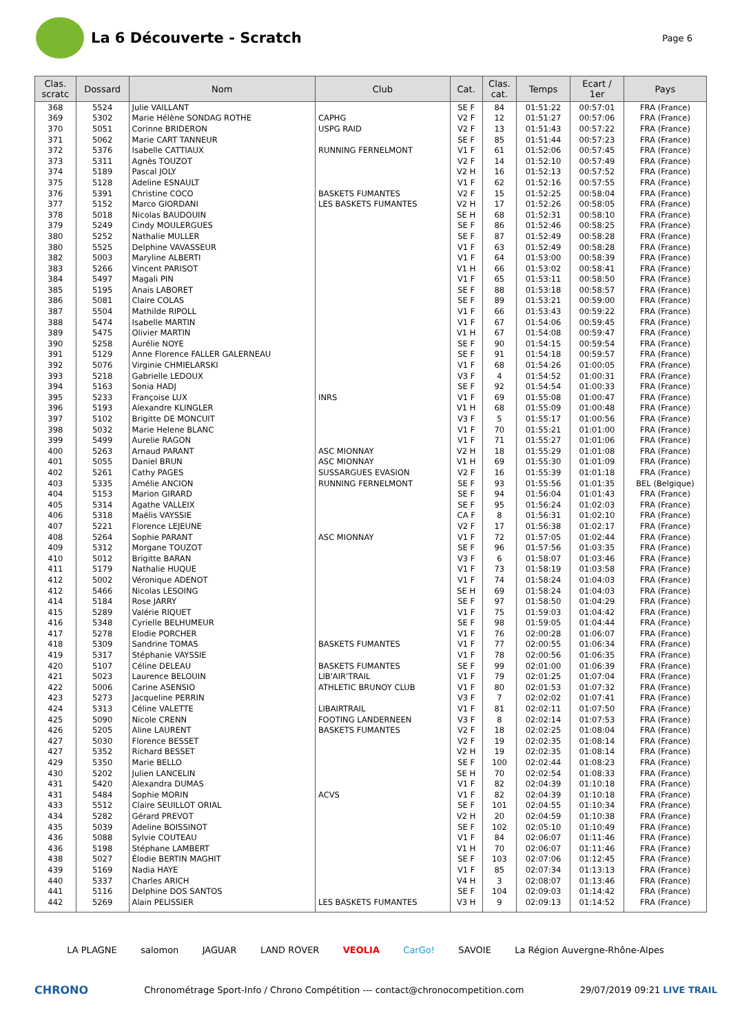La 6 Découverte - Scratch
Page 6
| Clas. scratc | Dossard | Nom | Club | Cat. | Clas. cat. | Temps | Ecart / 1er | Pays |
| --- | --- | --- | --- | --- | --- | --- | --- | --- |
| 368 | 5524 | Julie VAILLANT | | SE F | 84 | 01:51:22 | 00:57:01 | FRA (France) |
| 369 | 5302 | Marie Hélène SONDAG ROTHE | CAPHG | V2 F | 12 | 01:51:27 | 00:57:06 | FRA (France) |
| 370 | 5051 | Corinne BRIDERON | USPG RAID | V2 F | 13 | 01:51:43 | 00:57:22 | FRA (France) |
| 371 | 5062 | Marie CART TANNEUR | | SE F | 85 | 01:51:44 | 00:57:23 | FRA (France) |
| 372 | 5376 | Isabelle CATTIAUX | RUNNING FERNELMONT | V1 F | 61 | 01:52:06 | 00:57:45 | FRA (France) |
| 373 | 5311 | Agnès TOUZOT | | V2 F | 14 | 01:52:10 | 00:57:49 | FRA (France) |
| 374 | 5189 | Pascal JOLY | | V2 H | 16 | 01:52:13 | 00:57:52 | FRA (France) |
| 375 | 5128 | Adeline ESNAULT | | V1 F | 62 | 01:52:16 | 00:57:55 | FRA (France) |
| 376 | 5391 | Christine COCO | BASKETS FUMANTES | V2 F | 15 | 01:52:25 | 00:58:04 | FRA (France) |
| 377 | 5152 | Marco GIORDANI | LES BASKETS FUMANTES | V2 H | 17 | 01:52:26 | 00:58:05 | FRA (France) |
| 378 | 5018 | Nicolas BAUDOUIN | | SE H | 68 | 01:52:31 | 00:58:10 | FRA (France) |
| 379 | 5249 | Cindy MOULERGUES | | SE F | 86 | 01:52:46 | 00:58:25 | FRA (France) |
| 380 | 5252 | Nathalie MULLER | | SE F | 87 | 01:52:49 | 00:58:28 | FRA (France) |
| 380 | 5525 | Delphine VAVASSEUR | | V1 F | 63 | 01:52:49 | 00:58:28 | FRA (France) |
| 382 | 5003 | Maryline ALBERTI | | V1 F | 64 | 01:53:00 | 00:58:39 | FRA (France) |
| 383 | 5266 | Vincent PARISOT | | V1 H | 66 | 01:53:02 | 00:58:41 | FRA (France) |
| 384 | 5497 | Magali PIN | | V1 F | 65 | 01:53:11 | 00:58:50 | FRA (France) |
| 385 | 5195 | Anais LABORET | | SE F | 88 | 01:53:18 | 00:58:57 | FRA (France) |
| 386 | 5081 | Claire COLAS | | SE F | 89 | 01:53:21 | 00:59:00 | FRA (France) |
| 387 | 5504 | Mathilde RIPOLL | | V1 F | 66 | 01:53:43 | 00:59:22 | FRA (France) |
| 388 | 5474 | Isabelle MARTIN | | V1 F | 67 | 01:54:06 | 00:59:45 | FRA (France) |
| 389 | 5475 | Olivier MARTIN | | V1 H | 67 | 01:54:08 | 00:59:47 | FRA (France) |
| 390 | 5258 | Aurélie NOYE | | SE F | 90 | 01:54:15 | 00:59:54 | FRA (France) |
| 391 | 5129 | Anne Florence FALLER GALERNEAU | | SE F | 91 | 01:54:18 | 00:59:57 | FRA (France) |
| 392 | 5076 | Virginie CHMIELARSKI | | V1 F | 68 | 01:54:26 | 01:00:05 | FRA (France) |
| 393 | 5218 | Gabrielle LEDOUX | | V3 F | 4 | 01:54:52 | 01:00:31 | FRA (France) |
| 394 | 5163 | Sonia HADJ | | SE F | 92 | 01:54:54 | 01:00:33 | FRA (France) |
| 395 | 5233 | Françoise LUX | INRS | V1 F | 69 | 01:55:08 | 01:00:47 | FRA (France) |
| 396 | 5193 | Alexandre KLINGLER | | V1 H | 68 | 01:55:09 | 01:00:48 | FRA (France) |
| 397 | 5102 | Brigitte DE MONCUIT | | V3 F | 5 | 01:55:17 | 01:00:56 | FRA (France) |
| 398 | 5032 | Marie Helene BLANC | | V1 F | 70 | 01:55:21 | 01:01:00 | FRA (France) |
| 399 | 5499 | Aurelie RAGON | | V1 F | 71 | 01:55:27 | 01:01:06 | FRA (France) |
| 400 | 5263 | Arnaud PARANT | ASC MIONNAY | V2 H | 18 | 01:55:29 | 01:01:08 | FRA (France) |
| 401 | 5055 | Daniel BRUN | ASC MIONNAY | V1 H | 69 | 01:55:30 | 01:01:09 | FRA (France) |
| 402 | 5261 | Cathy PAGES | SUSSARGUES EVASION | V2 F | 16 | 01:55:39 | 01:01:18 | FRA (France) |
| 403 | 5335 | Amélie ANCION | RUNNING FERNELMONT | SE F | 93 | 01:55:56 | 01:01:35 | BEL (Belgique) |
| 404 | 5153 | Marion GIRARD | | SE F | 94 | 01:56:04 | 01:01:43 | FRA (France) |
| 405 | 5314 | Agathe VALLEIX | | SE F | 95 | 01:56:24 | 01:02:03 | FRA (France) |
| 406 | 5318 | Maëlis VAYSSIE | | CA F | 8 | 01:56:31 | 01:02:10 | FRA (France) |
| 407 | 5221 | Florence LEJEUNE | | V2 F | 17 | 01:56:38 | 01:02:17 | FRA (France) |
| 408 | 5264 | Sophie PARANT | ASC MIONNAY | V1 F | 72 | 01:57:05 | 01:02:44 | FRA (France) |
| 409 | 5312 | Morgane TOUZOT | | SE F | 96 | 01:57:56 | 01:03:35 | FRA (France) |
| 410 | 5012 | Brigitte BARAN | | V3 F | 6 | 01:58:07 | 01:03:46 | FRA (France) |
| 411 | 5179 | Nathalie HUQUE | | V1 F | 73 | 01:58:19 | 01:03:58 | FRA (France) |
| 412 | 5002 | Véronique ADENOT | | V1 F | 74 | 01:58:24 | 01:04:03 | FRA (France) |
| 412 | 5466 | Nicolas LESOING | | SE H | 69 | 01:58:24 | 01:04:03 | FRA (France) |
| 414 | 5184 | Rose JARRY | | SE F | 97 | 01:58:50 | 01:04:29 | FRA (France) |
| 415 | 5289 | Valérie RIQUET | | V1 F | 75 | 01:59:03 | 01:04:42 | FRA (France) |
| 416 | 5348 | Cyrielle BELHUMEUR | | SE F | 98 | 01:59:05 | 01:04:44 | FRA (France) |
| 417 | 5278 | Elodie PORCHER | | V1 F | 76 | 02:00:28 | 01:06:07 | FRA (France) |
| 418 | 5309 | Sandrine TOMAS | BASKETS FUMANTES | V1 F | 77 | 02:00:55 | 01:06:34 | FRA (France) |
| 419 | 5317 | Stéphanie VAYSSIE | | V1 F | 78 | 02:00:56 | 01:06:35 | FRA (France) |
| 420 | 5107 | Céline DELEAU | BASKETS FUMANTES | SE F | 99 | 02:01:00 | 01:06:39 | FRA (France) |
| 421 | 5023 | Laurence BELOUIN | LIB'AIR'TRAIL | V1 F | 79 | 02:01:25 | 01:07:04 | FRA (France) |
| 422 | 5006 | Carine ASENSIO | ATHLETIC BRUNOY CLUB | V1 F | 80 | 02:01:53 | 01:07:32 | FRA (France) |
| 423 | 5273 | Jacqueline PERRIN | | V3 F | 7 | 02:02:02 | 01:07:41 | FRA (France) |
| 424 | 5313 | Céline VALETTE | LIBAIRTRAIL | V1 F | 81 | 02:02:11 | 01:07:50 | FRA (France) |
| 425 | 5090 | Nicole CRENN | FOOTING LANDERNEEN | V3 F | 8 | 02:02:14 | 01:07:53 | FRA (France) |
| 426 | 5205 | Aline LAURENT | BASKETS FUMANTES | V2 F | 18 | 02:02:25 | 01:08:04 | FRA (France) |
| 427 | 5030 | Florence BESSET | | V2 F | 19 | 02:02:35 | 01:08:14 | FRA (France) |
| 427 | 5352 | Richard BESSET | | V2 H | 19 | 02:02:35 | 01:08:14 | FRA (France) |
| 429 | 5350 | Marie BELLO | | SE F | 100 | 02:02:44 | 01:08:23 | FRA (France) |
| 430 | 5202 | Julien LANCELIN | | SE H | 70 | 02:02:54 | 01:08:33 | FRA (France) |
| 431 | 5420 | Alexandra DUMAS | | V1 F | 82 | 02:04:39 | 01:10:18 | FRA (France) |
| 431 | 5484 | Sophie MORIN | ACVS | V1 F | 82 | 02:04:39 | 01:10:18 | FRA (France) |
| 433 | 5512 | Claire SEUILLOT ORIAL | | SE F | 101 | 02:04:55 | 01:10:34 | FRA (France) |
| 434 | 5282 | Gérard PREVOT | | V2 H | 20 | 02:04:59 | 01:10:38 | FRA (France) |
| 435 | 5039 | Adeline BOISSINOT | | SE F | 102 | 02:05:10 | 01:10:49 | FRA (France) |
| 436 | 5088 | Sylvie COUTEAU | | V1 F | 84 | 02:06:07 | 01:11:46 | FRA (France) |
| 436 | 5198 | Stéphane LAMBERT | | V1 H | 70 | 02:06:07 | 01:11:46 | FRA (France) |
| 438 | 5027 | Élodie BERTIN MAGHIT | | SE F | 103 | 02:07:06 | 01:12:45 | FRA (France) |
| 439 | 5169 | Nadia HAYE | | V1 F | 85 | 02:07:34 | 01:13:13 | FRA (France) |
| 440 | 5337 | Charles ARICH | | V4 H | 3 | 02:08:07 | 01:13:46 | FRA (France) |
| 441 | 5116 | Delphine DOS SANTOS | | SE F | 104 | 02:09:03 | 01:14:42 | FRA (France) |
| 442 | 5269 | Alain PELISSIER | LES BASKETS FUMANTES | V3 H | 9 | 02:09:13 | 01:14:52 | FRA (France) |
LA PLAGNE salomon JAGUAR LAND ROVER VEOLIA CarGo! SAVOIE La Région Auvergne-Rhône-Alpes
CHRONO Chronométrage Sport-Info / Chrono Compétition --- contact@chronocompetition.com 29/07/2019 09:21 LIVE TRAIL